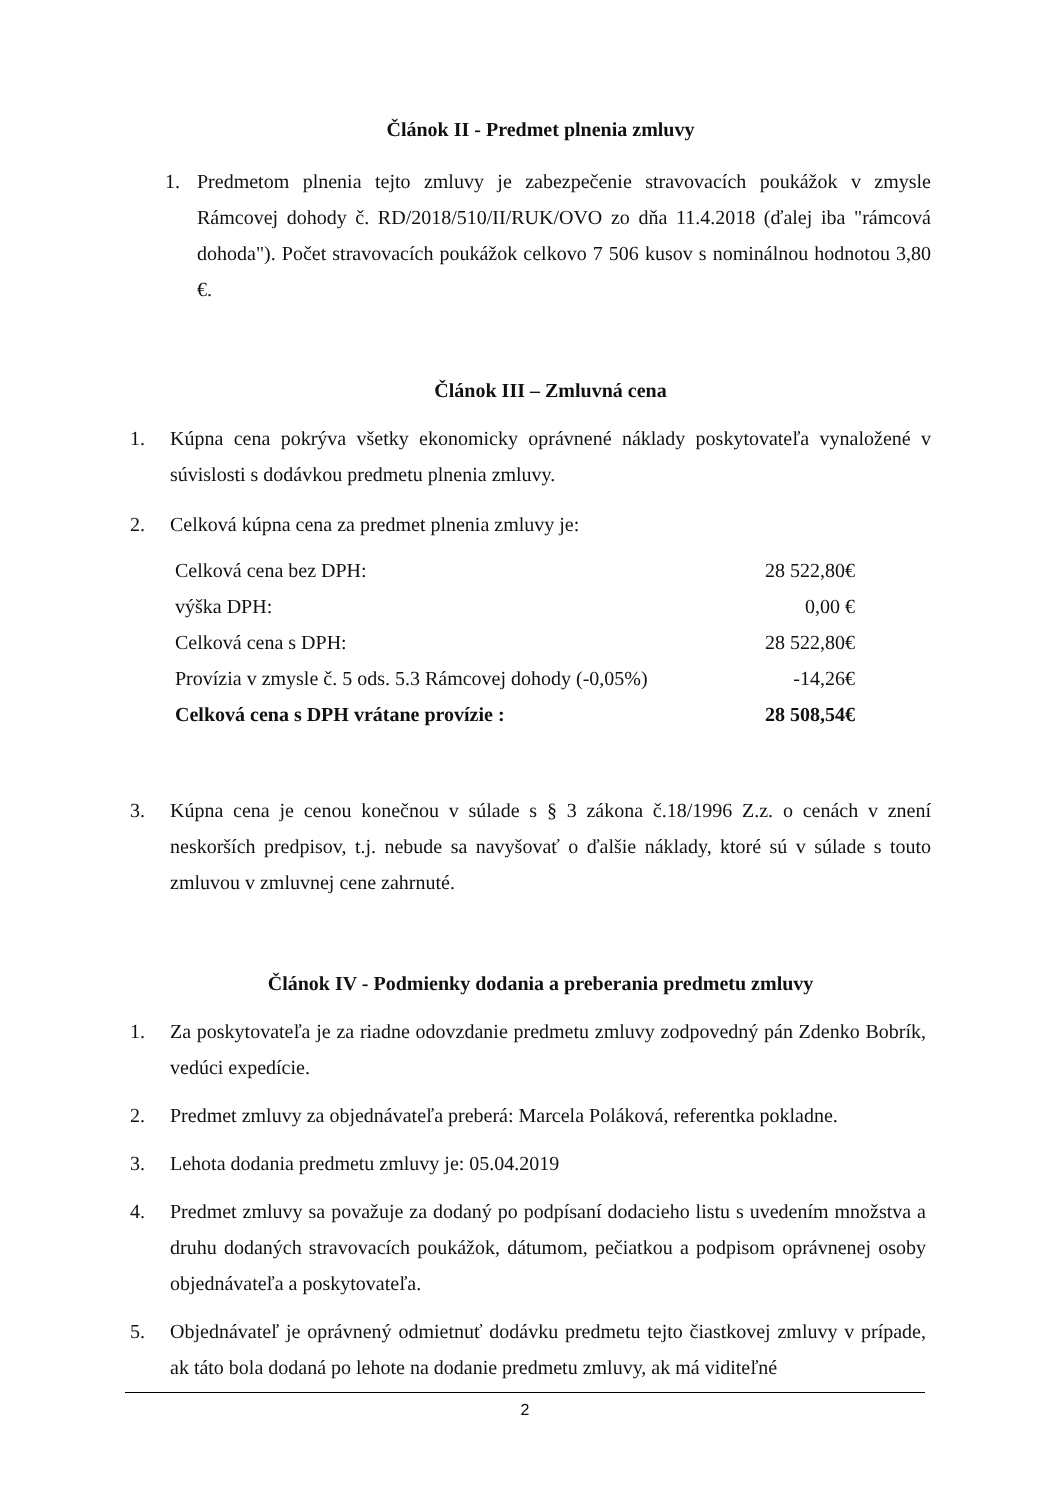Článok II - Predmet plnenia zmluvy
1. Predmetom plnenia tejto zmluvy je zabezpečenie stravovacích poukážok v zmysle Rámcovej dohody č. RD/2018/510/II/RUK/OVO zo dňa 11.4.2018 (ďalej iba "rámcová dohoda"). Počet stravovacích poukážok celkovo 7 506 kusov s nominálnou hodnotou 3,80 €.
Článok III – Zmluvná cena
1. Kúpna cena pokrýva všetky ekonomicky oprávnené náklady poskytovateľa vynaložené v súvislosti s dodávkou predmetu plnenia zmluvy.
2. Celková kúpna cena za predmet plnenia zmluvy je:
| Celková cena bez DPH: | 28 522,80€ |
| výška DPH: | 0,00 € |
| Celková cena s DPH: | 28 522,80€ |
| Provízia v zmysle č. 5 ods. 5.3 Rámcovej dohody (-0,05%) | -14,26€ |
| Celková cena s DPH vrátane provízie : | 28 508,54€ |
3. Kúpna cena je cenou konečnou v súlade s § 3 zákona č.18/1996 Z.z. o cenách v znení neskorších predpisov, t.j. nebude sa navyšovať o ďalšie náklady, ktoré sú v súlade s touto zmluvou v zmluvnej cene zahrnuté.
Článok IV - Podmienky dodania a preberania predmetu zmluvy
1. Za poskytovateľa je za riadne odovzdanie predmetu zmluvy zodpovedný pán Zdenko Bobrík, vedúci expedície.
2. Predmet zmluvy za objednávateľa preberá: Marcela Poláková, referentka pokladne.
3. Lehota dodania predmetu zmluvy je: 05.04.2019
4. Predmet zmluvy sa považuje za dodaný po podpísaní dodacieho listu s uvedením množstva a druhu dodaných stravovacích poukážok, dátumom, pečiatkou a podpisom oprávnenej osoby objednávateľa a poskytovateľa.
5. Objednávateľ je oprávnený odmietnuť dodávku predmetu tejto čiastkovej zmluvy v prípade, ak táto bola dodaná po lehote na dodanie predmetu zmluvy, ak má viditeľné
2